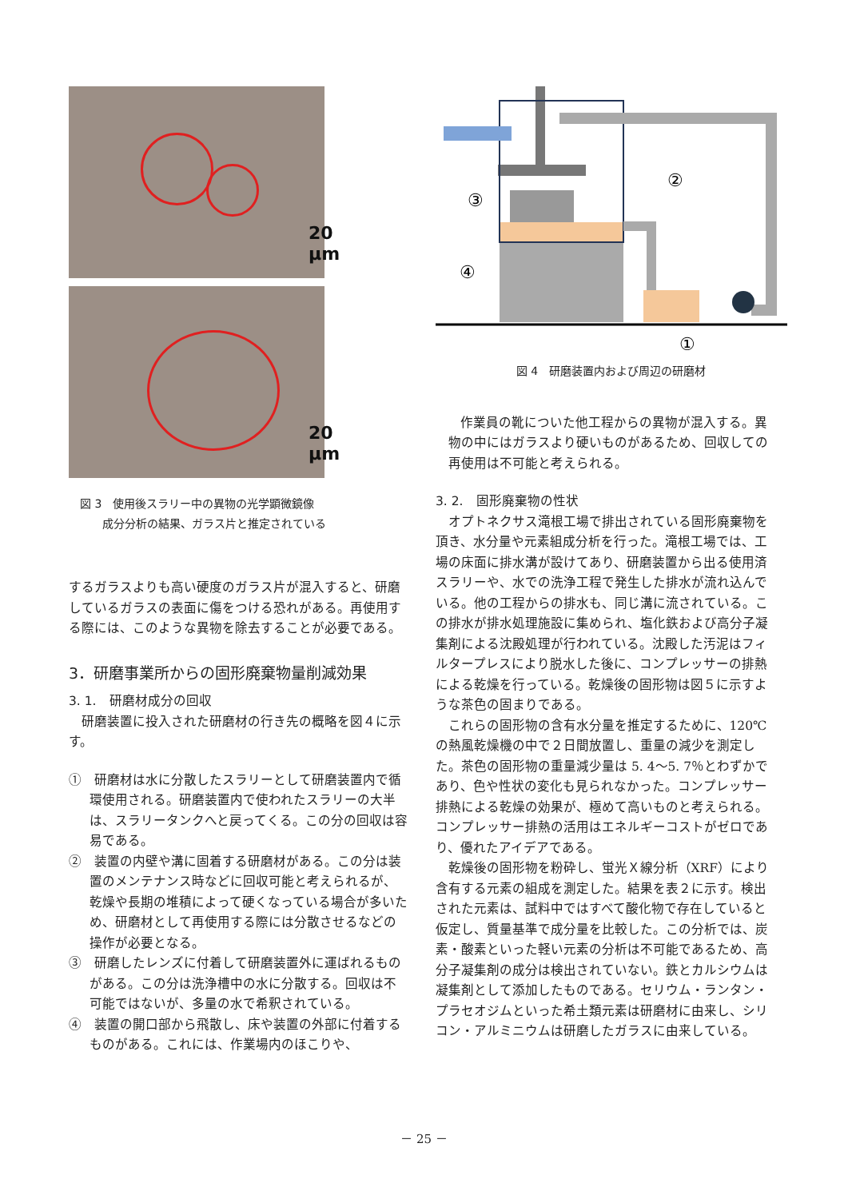20 µm
20 µm
図 3　使用後スラリー中の異物の光学顕微鏡像
　　　成分分析の結果、ガラス片と推定されている
するガラスよりも高い硬度のガラス片が混入すると、研磨しているガラスの表面に傷をつける恐れがある。再使用する際には、このような異物を除去することが必要である。
3．研磨事業所からの固形廃棄物量削減効果
3. 1.　研磨材成分の回収
研磨装置に投入された研磨材の行き先の概略を図４に示す。
①　研磨材は水に分散したスラリーとして研磨装置内で循環使用される。研磨装置内で使われたスラリーの大半は、スラリータンクへと戻ってくる。この分の回収は容易である。
②　装置の内壁や溝に固着する研磨材がある。この分は装置のメンテナンス時などに回収可能と考えられるが、乾燥や長期の堆積によって硬くなっている場合が多いため、研磨材として再使用する際には分散させるなどの操作が必要となる。
③　研磨したレンズに付着して研磨装置外に運ばれるものがある。この分は洗浄槽中の水に分散する。回収は不可能ではないが、多量の水で希釈されている。
④　装置の開口部から飛散し、床や装置の外部に付着するものがある。これには、作業場内のほこりや、
③
②
④
①
図 4　研磨装置内および周辺の研磨材
作業員の靴についた他工程からの異物が混入する。異物の中にはガラスより硬いものがあるため、回収しての再使用は不可能と考えられる。
3. 2.　固形廃棄物の性状
オプトネクサス滝根工場で排出されている固形廃棄物を頂き、水分量や元素組成分析を行った。滝根工場では、工場の床面に排水溝が設けてあり、研磨装置から出る使用済スラリーや、水での洗浄工程で発生した排水が流れ込んでいる。他の工程からの排水も、同じ溝に流されている。この排水が排水処理施設に集められ、塩化鉄および高分子凝集剤による沈殿処理が行われている。沈殿した汚泥はフィルタープレスにより脱水した後に、コンプレッサーの排熱による乾燥を行っている。乾燥後の固形物は図５に示すような茶色の固まりである。
これらの固形物の含有水分量を推定するために、120℃の熱風乾燥機の中で２日間放置し、重量の減少を測定した。茶色の固形物の重量減少量は 5. 4～5. 7％とわずかであり、色や性状の変化も見られなかった。コンプレッサー排熱による乾燥の効果が、極めて高いものと考えられる。コンプレッサー排熱の活用はエネルギーコストがゼロであり、優れたアイデアである。
乾燥後の固形物を粉砕し、蛍光Ｘ線分析（XRF）により含有する元素の組成を測定した。結果を表２に示す。検出された元素は、試料中ではすべて酸化物で存在していると仮定し、質量基準で成分量を比較した。この分析では、炭素・酸素といった軽い元素の分析は不可能であるため、高分子凝集剤の成分は検出されていない。鉄とカルシウムは凝集剤として添加したものである。セリウム・ランタン・プラセオジムといった希土類元素は研磨材に由来し、シリコン・アルミニウムは研磨したガラスに由来している。
－ 25 －